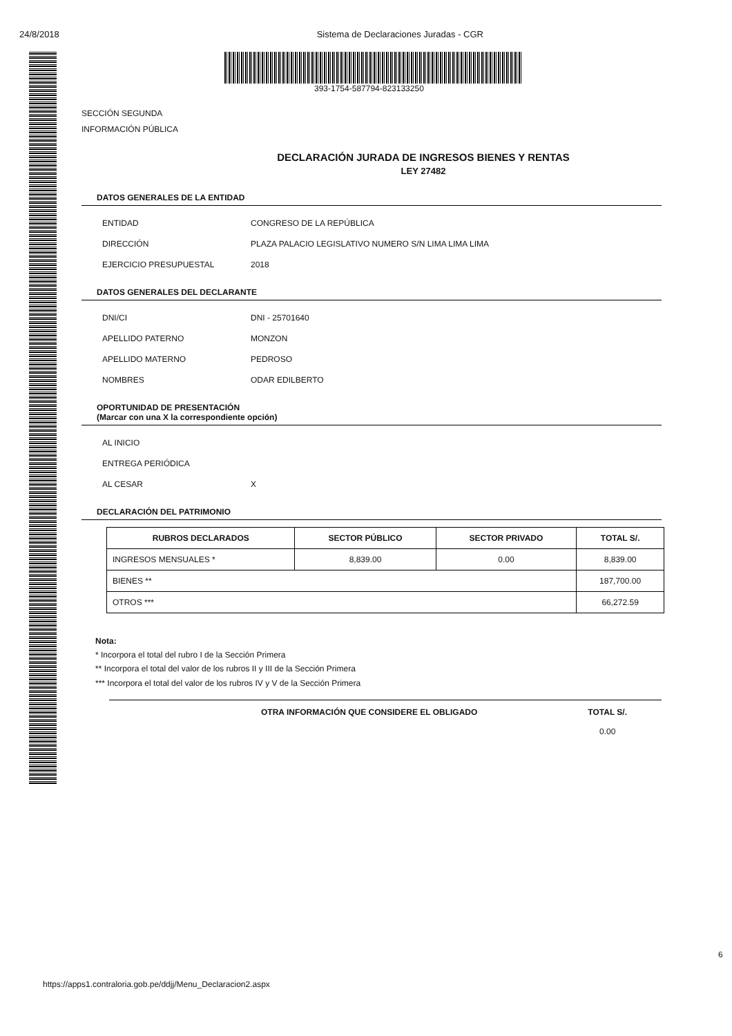24/8/2018 Sistema de Declaraciones Juradas - CGR
393-1754-587794-823133250
SECCIÓN SEGUNDA
INFORMACIÓN PÚBLICA
DECLARACIÓN JURADA DE INGRESOS BIENES Y RENTAS
LEY 27482
DATOS GENERALES DE LA ENTIDAD
ENTIDAD CONGRESO DE LA REPÚBLICA
DIRECCIÓN PLAZA PALACIO LEGISLATIVO NUMERO S/N LIMA LIMA LIMA
EJERCICIO PRESUPUESTAL 2018
DATOS GENERALES DEL DECLARANTE
DNI/CI DNI - 25701640
APELLIDO PATERNO MONZON
APELLIDO MATERNO PEDROSO
NOMBRES ODAR EDILBERTO
OPORTUNIDAD DE PRESENTACIÓN
(Marcar con una X la correspondiente opción)
AL INICIO
ENTREGA PERIÓDICA
AL CESAR X
DECLARACIÓN DEL PATRIMONIO
| RUBROS DECLARADOS | SECTOR PÚBLICO | SECTOR PRIVADO | TOTAL S/. |
| --- | --- | --- | --- |
| INGRESOS MENSUALES * | 8,839.00 | 0.00 | 8,839.00 |
| BIENES ** | | | 187,700.00 |
| OTROS *** | | | 66,272.59 |
Nota:
* Incorpora el total del rubro I de la Sección Primera
** Incorpora el total del valor de los rubros II y III de la Sección Primera
*** Incorpora el total del valor de los rubros IV y V de la Sección Primera
OTRA INFORMACIÓN QUE CONSIDERE EL OBLIGADO TOTAL S/.
0.00
6
https://apps1.contraloria.gob.pe/ddjj/Menu_Declaracion2.aspx